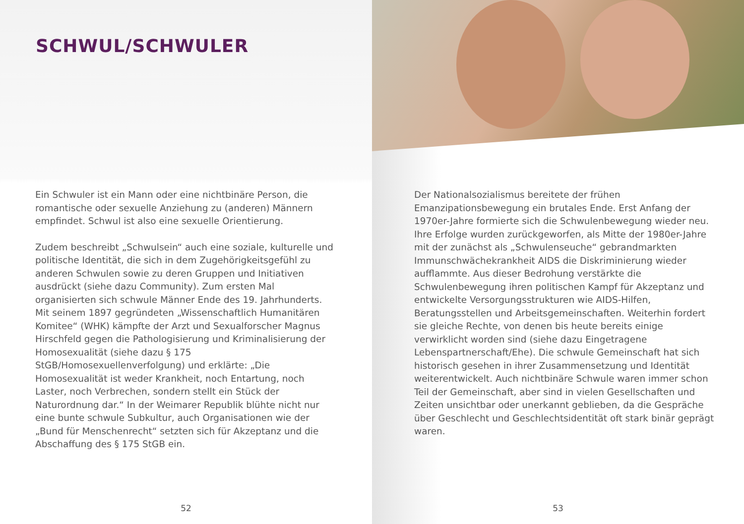SCHWUL/SCHWULER
Ein Schwuler ist ein Mann oder eine nichtbinäre Person, die romantische oder sexuelle Anziehung zu (anderen) Männern empfindet. Schwul ist also eine sexuelle Orientierung.
Zudem beschreibt „Schwulsein“ auch eine soziale, kulturelle und politische Identität, die sich in dem Zugehörigkeitsgefühl zu anderen Schwulen sowie zu deren Gruppen und Initiativen ausdrückt (siehe dazu Community). Zum ersten Mal organisierten sich schwule Männer Ende des 19. Jahrhunderts. Mit seinem 1897 gegründeten „Wissenschaftlich Humanitären Komitee“ (WHK) kämpfte der Arzt und Sexualforscher Magnus Hirschfeld gegen die Pathologisierung und Kriminalisierung der Homosexualität (siehe dazu § 175 StGB/Homosexuellenverfolgung) und erklärte: „Die Homosexualität ist weder Krankheit, noch Entartung, noch Laster, noch Verbrechen, sondern stellt ein Stück der Naturordnung dar.“ In der Weimarer Republik blühte nicht nur eine bunte schwule Subkultur, auch Organisationen wie der „Bund für Menschenrecht“ setzten sich für Akzeptanz und die Abschaffung des § 175 StGB ein.
52
Der Nationalsozialismus bereitete der frühen Emanzipationsbewegung ein brutales Ende. Erst Anfang der 1970er-Jahre formierte sich die Schwulenbewegung wieder neu. Ihre Erfolge wurden zurückgeworfen, als Mitte der 1980er-Jahre mit der zunächst als „Schwulenseuche“ gebrandmarkten Immunschwächekrankheit AIDS die Diskriminierung wieder aufflammte. Aus dieser Bedrohung verstärkte die Schwulenbewegung ihren politischen Kampf für Akzeptanz und entwickelte Versorgungsstrukturen wie AIDS-Hilfen, Beratungsstellen und Arbeitsgemeinschaften. Weiterhin fordert sie gleiche Rechte, von denen bis heute bereits einige verwirklicht worden sind (siehe dazu Eingetragene Lebenspartnerschaft/Ehe). Die schwule Gemeinschaft hat sich historisch gesehen in ihrer Zusammensetzung und Identität weiterentwickelt. Auch nichtbinäre Schwule waren immer schon Teil der Gemeinschaft, aber sind in vielen Gesellschaften und Zeiten unsichtbar oder unerkannt geblieben, da die Gespräche über Geschlecht und Geschlechtsidentität oft stark binär geprägt waren.
53